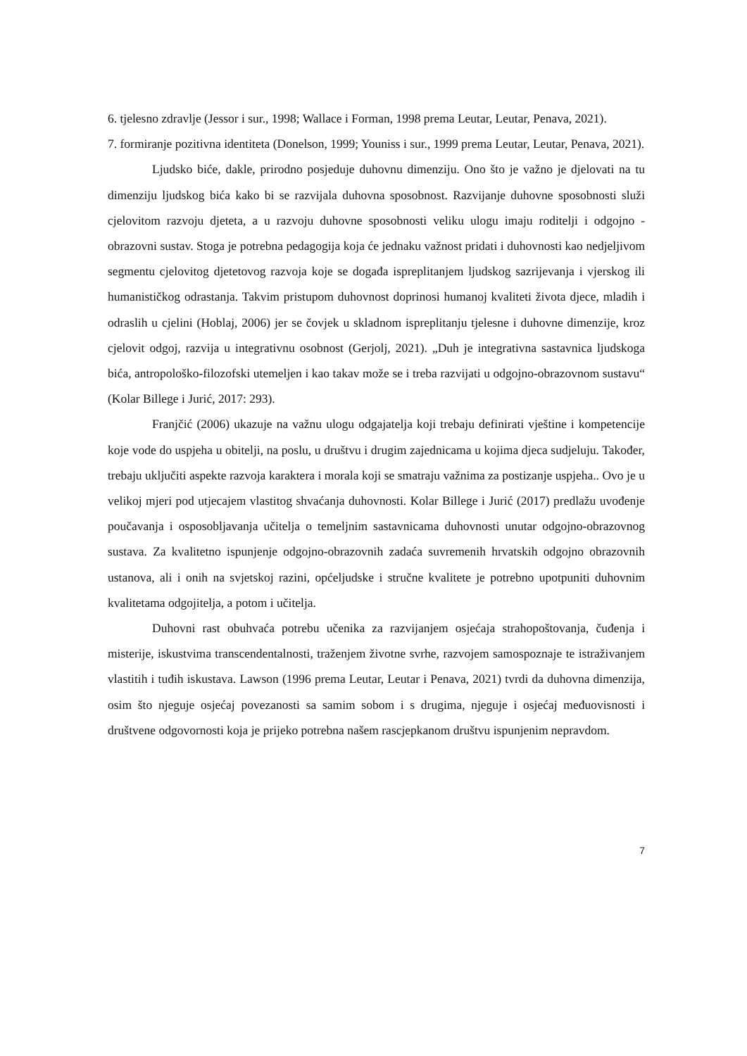6. tjelesno zdravlje (Jessor i sur., 1998; Wallace i Forman, 1998 prema Leutar, Leutar, Penava, 2021).
7. formiranje pozitivna identiteta (Donelson, 1999; Youniss i sur., 1999 prema Leutar, Leutar, Penava, 2021).
Ljudsko biće, dakle, prirodno posjeduje duhovnu dimenziju. Ono što je važno je djelovati na tu dimenziju ljudskog bića kako bi se razvijala duhovna sposobnost. Razvijanje duhovne sposobnosti služi cjelovitom razvoju djeteta, a u razvoju duhovne sposobnosti veliku ulogu imaju roditelji i odgojno - obrazovni sustav. Stoga je potrebna pedagogija koja će jednaku važnost pridati i duhovnosti kao nedjeljivom segmentu cjelovitog djetetovog razvoja koje se događa ispreplitanjem ljudskog sazrijevanja i vjerskog ili humanističkog odrastanja. Takvim pristupom duhovnost doprinosi humanoj kvaliteti života djece, mladih i odraslih u cjelini (Hoblaj, 2006) jer se čovjek u skladnom ispreplitanju tjelesne i duhovne dimenzije, kroz cjelovit odgoj, razvija u integrativnu osobnost (Gerjolj, 2021). „Duh je integrativna sastavnica ljudskoga bića, antropološko-filozofski utemeljen i kao takav može se i treba razvijati u odgojno-obrazovnom sustavu“ (Kolar Billege i Jurić, 2017: 293).
Franjčić (2006) ukazuje na važnu ulogu odgajatelja koji trebaju definirati vještine i kompetencije koje vode do uspjeha u obitelji, na poslu, u društvu i drugim zajednicama u kojima djeca sudjeluju. Također, trebaju uključiti aspekte razvoja karaktera i morala koji se smatraju važnima za postizanje uspjeha.. Ovo je u velikoj mjeri pod utjecajem vlastitog shvaćanja duhovnosti. Kolar Billege i Jurić (2017) predlažu uvođenje poučavanja i osposobljavanja učitelja o temeljnim sastavnicama duhovnosti unutar odgojno-obrazovnog sustava. Za kvalitetno ispunjenje odgojno-obrazovnih zadaća suvremenih hrvatskih odgojno obrazovnih ustanova, ali i onih na svjetskoj razini, općeljudske i stručne kvalitete je potrebno upotpuniti duhovnim kvalitetama odgojitelja, a potom i učitelja.
Duhovni rast obuhvaća potrebu učenika za razvijanjem osjećaja strahopoštovanja, čuđenja i misterije, iskustvima transcendentalnosti, traženjem životne svrhe, razvojem samospoznaje te istraživanjem vlastitih i tuđih iskustava. Lawson (1996 prema Leutar, Leutar i Penava, 2021) tvrdi da duhovna dimenzija, osim što njeguje osjećaj povezanosti sa samim sobom i s drugima, njeguje i osjećaj međuovisnosti i društvene odgovornosti koja je prijeko potrebna našem rascjepkanom društvu ispunjenim nepravdom.
7